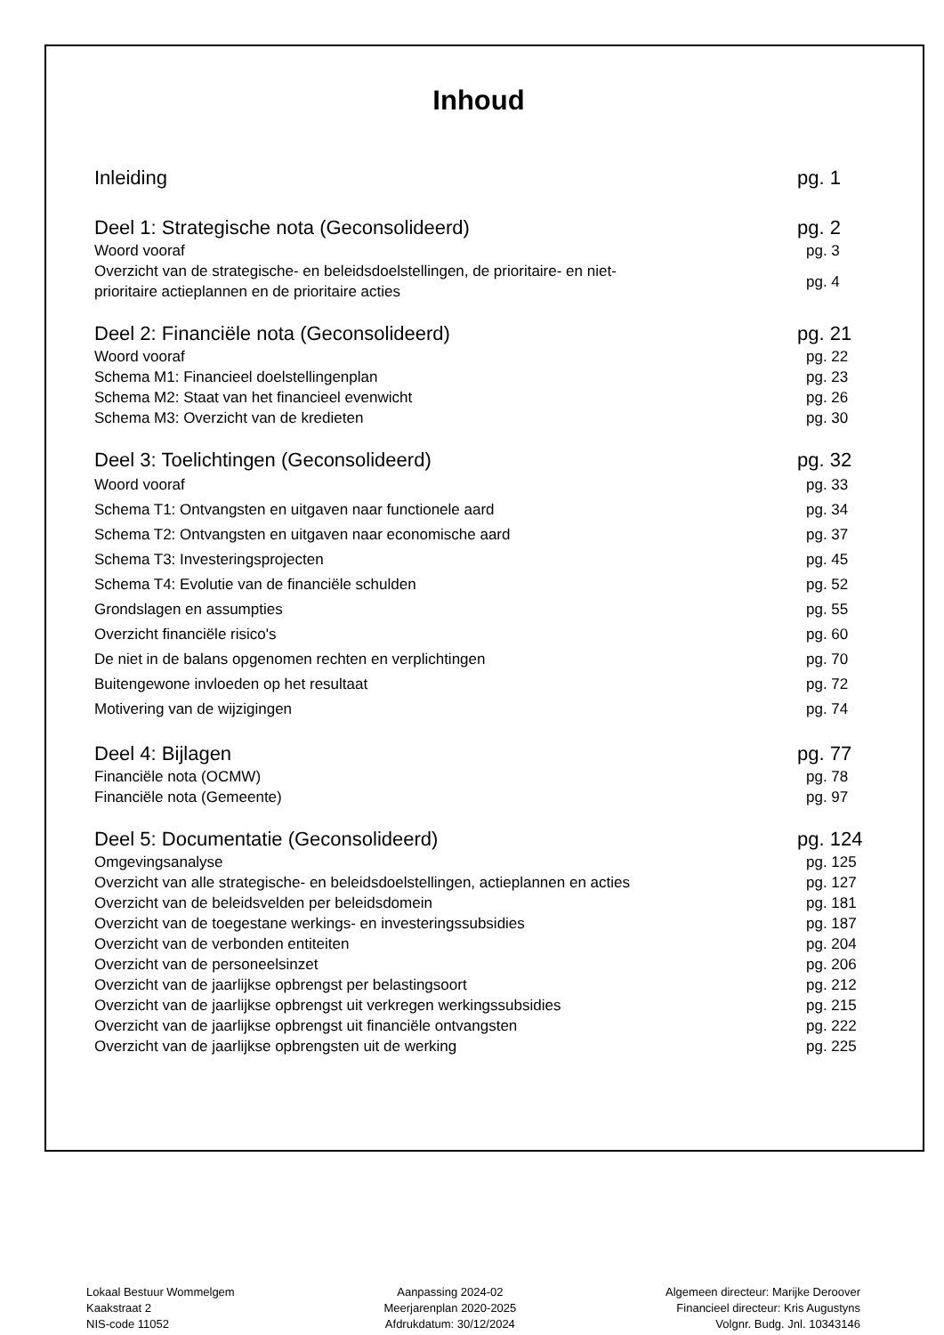Inhoud
Inleiding pg. 1
Deel 1: Strategische nota (Geconsolideerd) pg. 2
Woord vooraf pg. 3
Overzicht van de strategische- en beleidsdoelstellingen, de prioritaire- en niet-
prioritaire actieplannen en de prioritaire acties pg. 4
Deel 2: Financiële nota (Geconsolideerd) pg. 21
Woord vooraf pg. 22
Schema M1: Financieel doelstellingenplan pg. 23
Schema M2: Staat van het financieel evenwicht pg. 26
Schema M3: Overzicht van de kredieten pg. 30
Deel 3: Toelichtingen (Geconsolideerd) pg. 32
Woord vooraf pg. 33
Schema T1: Ontvangsten en uitgaven naar functionele aard pg. 34
Schema T2: Ontvangsten en uitgaven naar economische aard pg. 37
Schema T3: Investeringsprojecten pg. 45
Schema T4: Evolutie van de financiële schulden pg. 52
Grondslagen en assumpties pg. 55
Overzicht financiële risico's pg. 60
De niet in de balans opgenomen rechten en verplichtingen pg. 70
Buitengewone invloeden op het resultaat pg. 72
Motivering van de wijzigingen pg. 74
Deel 4: Bijlagen pg. 77
Financiële nota (OCMW) pg. 78
Financiële nota (Gemeente) pg. 97
Deel 5: Documentatie (Geconsolideerd) pg. 124
Omgevingsanalyse pg. 125
Overzicht van alle strategische- en beleidsdoelstellingen, actieplannen en acties pg. 127
Overzicht van de beleidsvelden per beleidsdomein pg. 181
Overzicht van de toegestane werkings- en investeringssubsidies pg. 187
Overzicht van de verbonden entiteiten pg. 204
Overzicht van de personeelsinzet pg. 206
Overzicht van de jaarlijkse opbrengst per belastingsoort pg. 212
Overzicht van de jaarlijkse opbrengst uit verkregen werkingssubsidies pg. 215
Overzicht van de jaarlijkse opbrengst uit financiële ontvangsten pg. 222
Overzicht van de jaarlijkse opbrengsten uit de werking pg. 225
Lokaal Bestuur Wommelgem
Kaakstraat 2
NIS-code 11052
Aanpassing 2024-02
Meerjarenplan 2020-2025
Afdrukdatum: 30/12/2024
Algemeen directeur: Marijke Deroover
Financieel directeur: Kris Augustyns
Volgnr. Budg. Jnl. 10343146